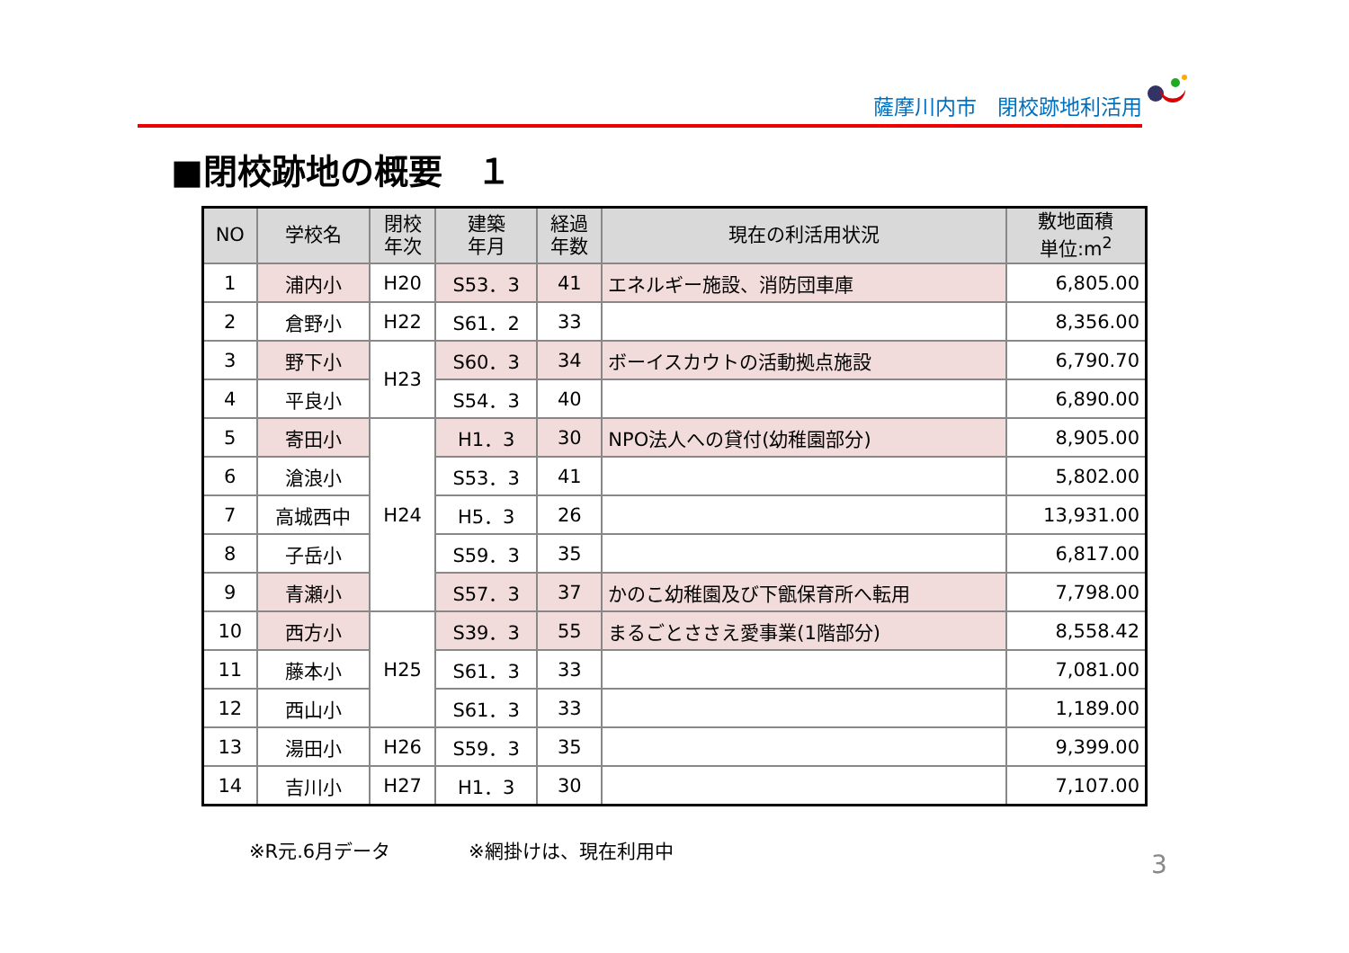薩摩川内市　閉校跡地利活用
■閉校跡地の概要　１
| NO | 学校名 | 閉校 年次 | 建築 年月 | 経過 年数 | 現在の利活用状況 | 敷地面積 単位:m<sup>2</sup> |
| --- | --- | --- | --- | --- | --- | --- |
| 1 | 浦内小 | H20 | S53．3 | 41 | エネルギー施設、消防団車庫 | 6,805.00 |
| 2 | 倉野小 | H22 | S61．2 | 33 | | 8,356.00 |
| 3 | 野下小 | H23 | S60．3 | 34 | ボーイスカウトの活動拠点施設 | 6,790.70 |
| 4 | 平良小 | | S54．3 | 40 | | 6,890.00 |
| 5 | 寄田小 | H24 | H1．3 | 30 | NPO法人への貸付(幼稚園部分) | 8,905.00 |
| 6 | 滄浪小 | | S53．3 | 41 | | 5,802.00 |
| 7 | 高城西中 | | H5．3 | 26 | | 13,931.00 |
| 8 | 子岳小 | | S59．3 | 35 | | 6,817.00 |
| 9 | 青瀬小 | | S57．3 | 37 | かのこ幼稚園及び下甑保育所へ転用 | 7,798.00 |
| 10 | 西方小 | H25 | S39．3 | 55 | まるごとささえ愛事業(1階部分) | 8,558.42 |
| 11 | 藤本小 | | S61．3 | 33 | | 7,081.00 |
| 12 | 西山小 | | S61．3 | 33 | | 1,189.00 |
| 13 | 湯田小 | H26 | S59．3 | 35 | | 9,399.00 |
| 14 | 吉川小 | H27 | H1．3 | 30 | | 7,107.00 |
※R元.6月データ ※網掛けは、現在利用中
3